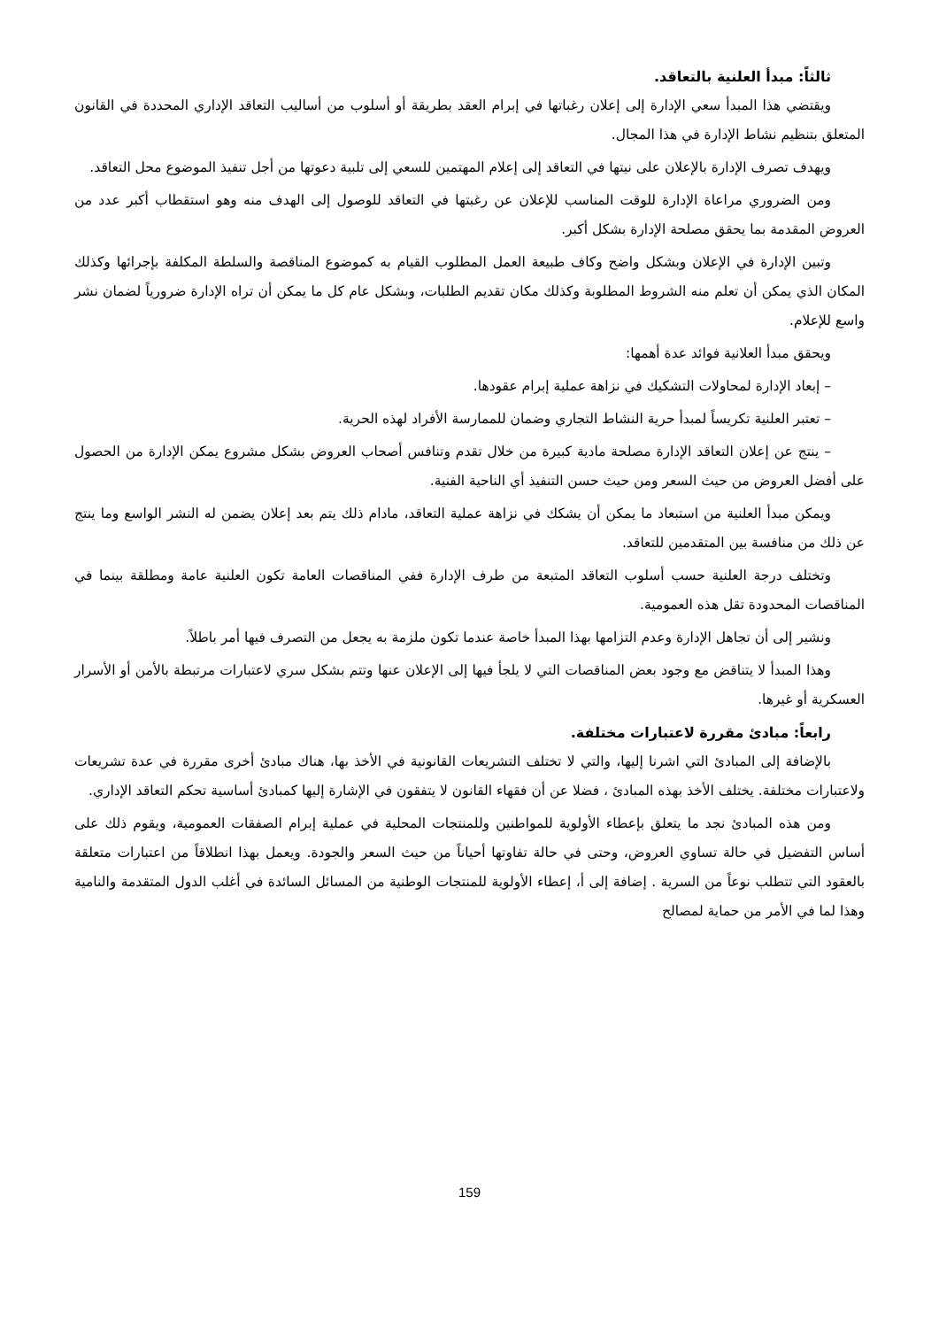ثالثاً: مبدأ العلنية بالتعاقد.
ويقتضي هذا المبدأ سعي الإدارة إلى إعلان رغباتها في إبرام العقد بطريقة أو أسلوب من أساليب التعاقد الإداري المحددة في القانون المتعلق بتنظيم نشاط الإدارة في هذا المجال.
ويهدف تصرف الإدارة بالإعلان على نيتها في التعاقد إلى إعلام المهتمين للسعي إلى تلبية دعوتها من أجل تنفيذ الموضوع محل التعاقد.
ومن الضروري مراعاة الإدارة للوقت المناسب للإعلان عن رغبتها في التعاقد للوصول إلى الهدف منه وهو استقطاب أكبر عدد من العروض المقدمة بما يحقق مصلحة الإدارة بشكل أكبر.
وتبين الإدارة في الإعلان وبشكل واضح وكاف طبيعة العمل المطلوب القيام به كموضوع المناقصة والسلطة المكلفة بإجرائها وكذلك المكان الذي يمكن أن تعلم منه الشروط المطلوبة وكذلك مكان تقديم الطلبات، وبشكل عام كل ما يمكن أن تراه الإدارة ضرورياً لضمان نشر واسع للإعلام.
ويحقق مبدأ العلانية فوائد عدة أهمها:
– إبعاد الإدارة لمحاولات التشكيك في نزاهة عملية إبرام عقودها.
– تعتبر العلنية تكريساً لمبدأ حرية النشاط التجاري وضمان للممارسة الأفراد لهذه الحرية.
– ينتج عن إعلان التعاقد الإدارة مصلحة مادية كبيرة من خلال تقدم وتنافس أصحاب العروض بشكل مشروع يمكن الإدارة من الحصول على أفضل العروض من حيث السعر ومن حيث حسن التنفيذ أي الناحية الفنية.
ويمكن مبدأ العلنية من استبعاد ما يمكن أن يشكك في نزاهة عملية التعاقد، مادام ذلك يتم بعد إعلان يضمن له النشر الواسع وما ينتج عن ذلك من منافسة بين المتقدمين للتعاقد.
وتختلف درجة العلنية حسب أسلوب التعاقد المتبعة من طرف الإدارة ففي المناقصات العامة تكون العلنية عامة ومطلقة بينما في المناقصات المحدودة تقل هذه العمومية.
ونشير إلى أن تجاهل الإدارة وعدم التزامها بهذا المبدأ خاصة عندما تكون ملزمة به يجعل من التصرف فيها أمر باطلاً.
وهذا المبدأ لا يتناقض مع وجود بعض المناقصات التي لا يلجأ فيها إلى الإعلان عنها وتتم بشكل سري لاعتبارات مرتبطة بالأمن أو الأسرار العسكرية أو غيرها.
رابعاً: مبادئ مقررة لاعتبارات مختلفة.
بالإضافة إلى المبادئ التي اشرنا إليها، والتي لا تختلف التشريعات القانونية في الأخذ بها، هناك مبادئ أخرى مقررة في عدة تشريعات ولاعتبارات مختلفة. يختلف الأخذ بهذه المبادئ ، فضلا عن أن فقهاء القانون لا يتفقون في الإشارة إليها كمبادئ أساسية تحكم التعاقد الإداري.
ومن هذه المبادئ نجد ما يتعلق بإعطاء الأولوية للمواطنين وللمنتجات المحلية في عملية إبرام الصفقات العمومية، ويقوم ذلك على أساس التفضيل في حالة تساوي العروض، وحتى في حالة تفاوتها أحياناً من حيث السعر والجودة. ويعمل بهذا انطلاقاً من اعتبارات متعلقة بالعقود التي تتطلب نوعاً من السرية . إضافة إلى أ، إعطاء الأولوية للمنتجات الوطنية من المسائل السائدة في أغلب الدول المتقدمة والنامية وهذا لما في الأمر من حماية لمصالح
159